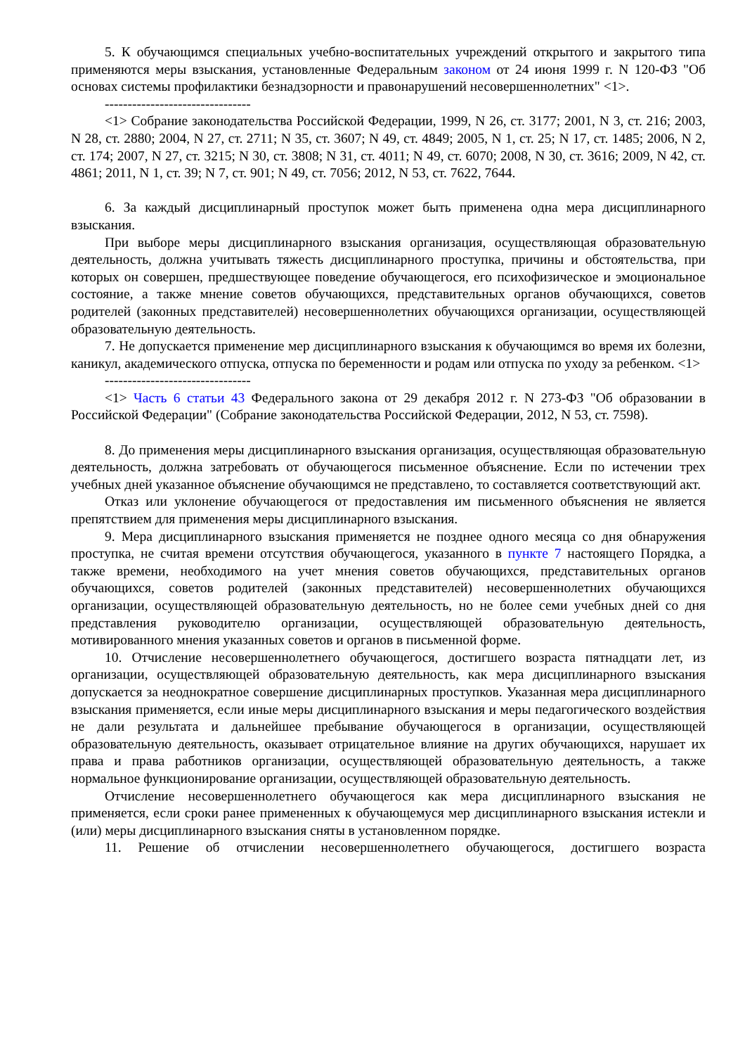5. К обучающимся специальных учебно-воспитательных учреждений открытого и закрытого типа применяются меры взыскания, установленные Федеральным законом от 24 июня 1999 г. N 120-ФЗ "Об основах системы профилактики безнадзорности и правонарушений несовершеннолетних" <1>.
--------------------------------
<1> Собрание законодательства Российской Федерации, 1999, N 26, ст. 3177; 2001, N 3, ст. 216; 2003, N 28, ст. 2880; 2004, N 27, ст. 2711; N 35, ст. 3607; N 49, ст. 4849; 2005, N 1, ст. 25; N 17, ст. 1485; 2006, N 2, ст. 174; 2007, N 27, ст. 3215; N 30, ст. 3808; N 31, ст. 4011; N 49, ст. 6070; 2008, N 30, ст. 3616; 2009, N 42, ст. 4861; 2011, N 1, ст. 39; N 7, ст. 901; N 49, ст. 7056; 2012, N 53, ст. 7622, 7644.
6. За каждый дисциплинарный проступок может быть применена одна мера дисциплинарного взыскания.
При выборе меры дисциплинарного взыскания организация, осуществляющая образовательную деятельность, должна учитывать тяжесть дисциплинарного проступка, причины и обстоятельства, при которых он совершен, предшествующее поведение обучающегося, его психофизическое и эмоциональное состояние, а также мнение советов обучающихся, представительных органов обучающихся, советов родителей (законных представителей) несовершеннолетних обучающихся организации, осуществляющей образовательную деятельность.
7. Не допускается применение мер дисциплинарного взыскания к обучающимся во время их болезни, каникул, академического отпуска, отпуска по беременности и родам или отпуска по уходу за ребенком. <1>
--------------------------------
<1> Часть 6 статьи 43 Федерального закона от 29 декабря 2012 г. N 273-ФЗ "Об образовании в Российской Федерации" (Собрание законодательства Российской Федерации, 2012, N 53, ст. 7598).
8. До применения меры дисциплинарного взыскания организация, осуществляющая образовательную деятельность, должна затребовать от обучающегося письменное объяснение. Если по истечении трех учебных дней указанное объяснение обучающимся не представлено, то составляется соответствующий акт.
Отказ или уклонение обучающегося от предоставления им письменного объяснения не является препятствием для применения меры дисциплинарного взыскания.
9. Мера дисциплинарного взыскания применяется не позднее одного месяца со дня обнаружения проступка, не считая времени отсутствия обучающегося, указанного в пункте 7 настоящего Порядка, а также времени, необходимого на учет мнения советов обучающихся, представительных органов обучающихся, советов родителей (законных представителей) несовершеннолетних обучающихся организации, осуществляющей образовательную деятельность, но не более семи учебных дней со дня представления руководителю организации, осуществляющей образовательную деятельность, мотивированного мнения указанных советов и органов в письменной форме.
10. Отчисление несовершеннолетнего обучающегося, достигшего возраста пятнадцати лет, из организации, осуществляющей образовательную деятельность, как мера дисциплинарного взыскания допускается за неоднократное совершение дисциплинарных проступков. Указанная мера дисциплинарного взыскания применяется, если иные меры дисциплинарного взыскания и меры педагогического воздействия не дали результата и дальнейшее пребывание обучающегося в организации, осуществляющей образовательную деятельность, оказывает отрицательное влияние на других обучающихся, нарушает их права и права работников организации, осуществляющей образовательную деятельность, а также нормальное функционирование организации, осуществляющей образовательную деятельность.
Отчисление несовершеннолетнего обучающегося как мера дисциплинарного взыскания не применяется, если сроки ранее примененных к обучающемуся мер дисциплинарного взыскания истекли и (или) меры дисциплинарного взыскания сняты в установленном порядке.
11. Решение об отчислении несовершеннолетнего обучающегося, достигшего возраста